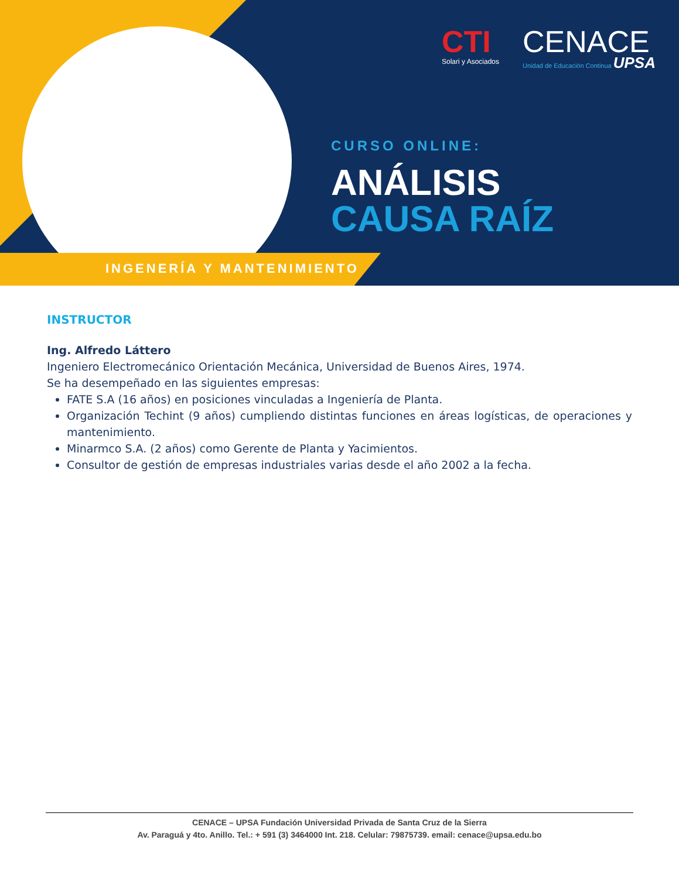INGENERÍA Y MANTENIMIENTO
CTI
Solari y Asociados
CENACE
Unidad de Educación Continua UPSA
CURSO ONLINE:
ANÁLISIS
CAUSA RAÍZ
INSTRUCTOR
Ing. Alfredo Láttero
Ingeniero Electromecánico Orientación Mecánica, Universidad de Buenos Aires, 1974.
Se ha desempeñado en las siguientes empresas:
FATE S.A (16 años) en posiciones vinculadas a Ingeniería de Planta.
Organización Techint (9 años) cumpliendo distintas funciones en áreas logísticas, de operaciones y mantenimiento.
Minarmco S.A. (2 años) como Gerente de Planta y Yacimientos.
Consultor de gestión de empresas industriales varias desde el año 2002 a la fecha.
CENACE – UPSA Fundación Universidad Privada de Santa Cruz de la Sierra
Av. Paraguá y 4to. Anillo. Tel.: + 591 (3) 3464000 Int. 218. Celular: 79875739. email: cenace@upsa.edu.bo